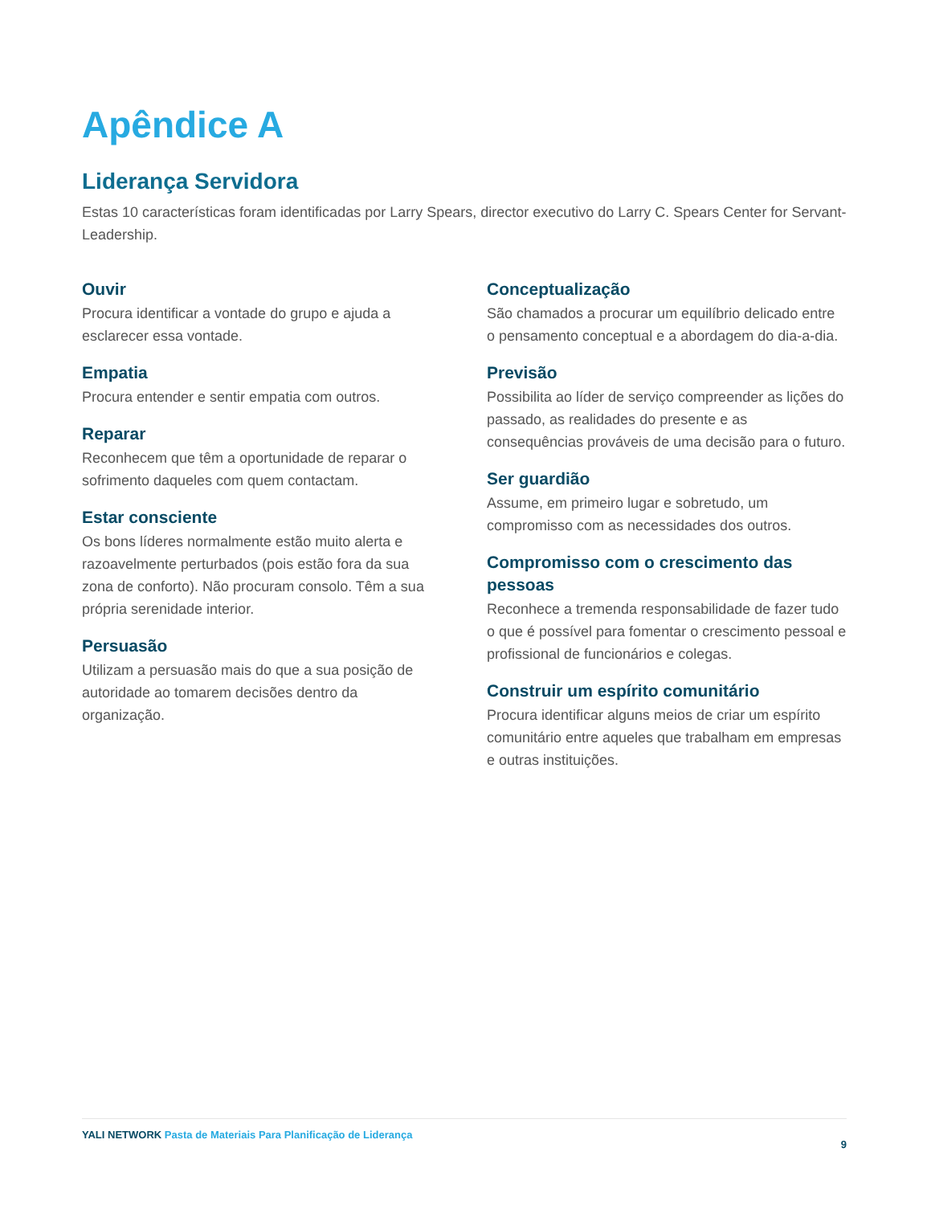Apêndice A
Liderança Servidora
Estas 10 características foram identificadas por Larry Spears, director executivo do Larry C. Spears Center for Servant-Leadership.
Ouvir
Procura identificar a vontade do grupo e ajuda a esclarecer essa vontade.
Empatia
Procura entender e sentir empatia com outros.
Reparar
Reconhecem que têm a oportunidade de reparar o sofrimento daqueles com quem contactam.
Estar consciente
Os bons líderes normalmente estão muito alerta e razoavelmente perturbados (pois estão fora da sua zona de conforto). Não procuram consolo. Têm a sua própria serenidade interior.
Persuasão
Utilizam a persuasão mais do que a sua posição de autoridade ao tomarem decisões dentro da organização.
Conceptualização
São chamados a procurar um equilíbrio delicado entre o pensamento conceptual e a abordagem do dia-a-dia.
Previsão
Possibilita ao líder de serviço compreender as lições do passado, as realidades do presente e as consequências prováveis de uma decisão para o futuro.
Ser guardião
Assume, em primeiro lugar e sobretudo, um compromisso com as necessidades dos outros.
Compromisso com o crescimento das pessoas
Reconhece a tremenda responsabilidade de fazer tudo o que é possível para fomentar o crescimento pessoal e profissional de funcionários e colegas.
Construir um espírito comunitário
Procura identificar alguns meios de criar um espírito comunitário entre aqueles que trabalham em empresas e outras instituições.
YALI NETWORK Pasta de Materiais Para Planificação de Liderança
9